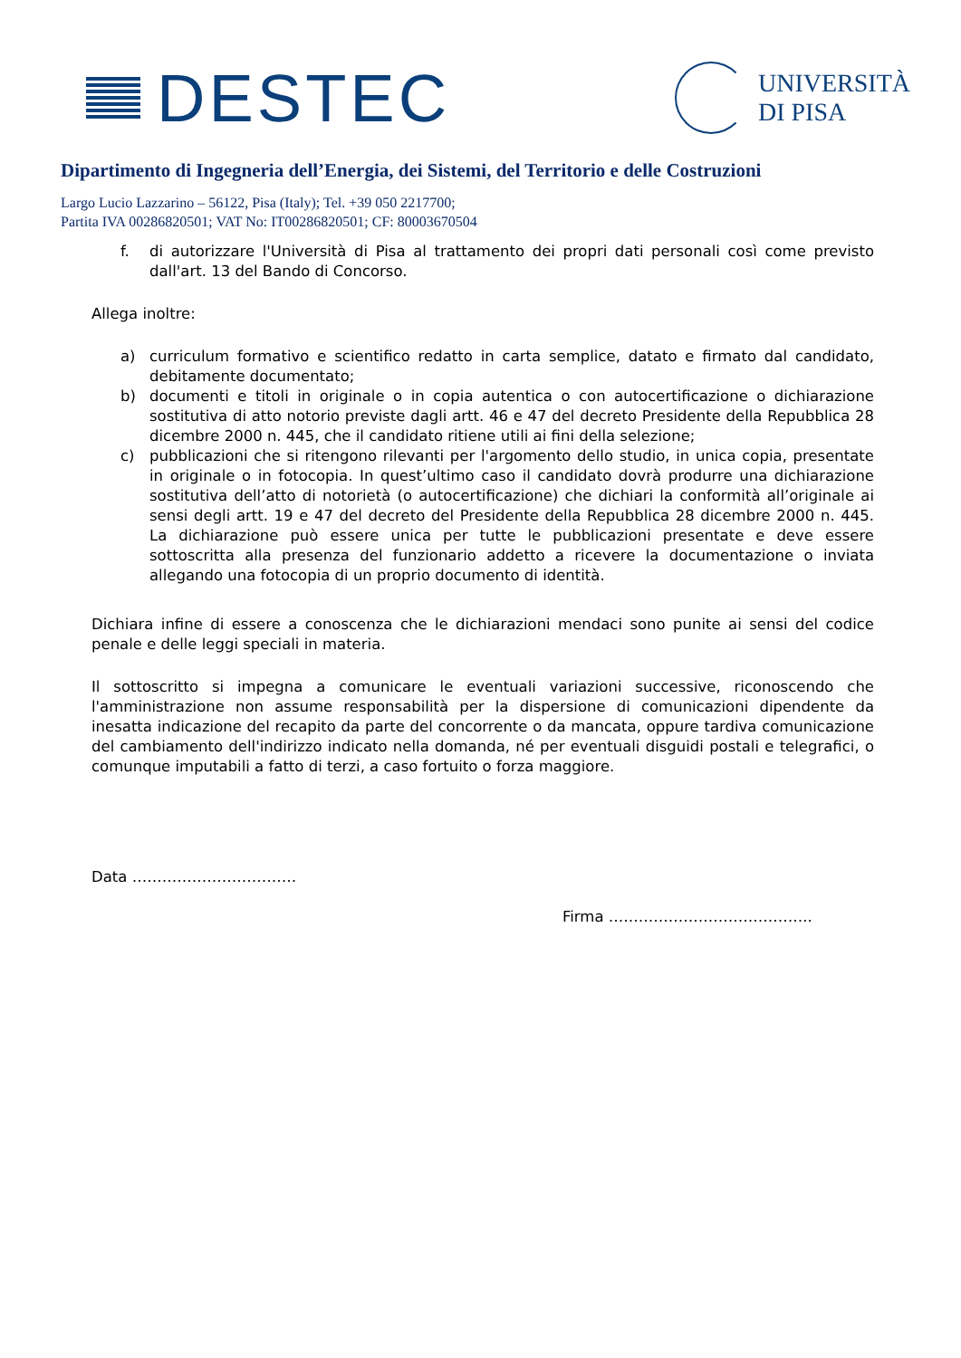DESTEC
UNIVERSITÀ
DI PISA
Dipartimento di Ingegneria dell’Energia, dei Sistemi, del Territorio e delle Costruzioni
Largo Lucio Lazzarino – 56122, Pisa (Italy); Tel. +39 050 2217700;
Partita IVA 00286820501; VAT No: IT00286820501; CF: 80003670504
f. di autorizzare l'Università di Pisa al trattamento dei propri dati personali così come previsto dall'art. 13 del Bando di Concorso.
Allega inoltre:
a) curriculum formativo e scientifico redatto in carta semplice, datato e firmato dal candidato, debitamente documentato;
b) documenti e titoli in originale o in copia autentica o con autocertificazione o dichiarazione sostitutiva di atto notorio previste dagli artt. 46 e 47 del decreto Presidente della Repubblica 28 dicembre 2000 n. 445, che il candidato ritiene utili ai fini della selezione;
c) pubblicazioni che si ritengono rilevanti per l'argomento dello studio, in unica copia, presentate in originale o in fotocopia. In quest’ultimo caso il candidato dovrà produrre una dichiarazione sostitutiva dell’atto di notorietà (o autocertificazione) che dichiari la conformità all’originale ai sensi degli artt. 19 e 47 del decreto del Presidente della Repubblica 28 dicembre 2000 n. 445. La dichiarazione può essere unica per tutte le pubblicazioni presentate e deve essere sottoscritta alla presenza del funzionario addetto a ricevere la documentazione o inviata allegando una fotocopia di un proprio documento di identità.
Dichiara infine di essere a conoscenza che le dichiarazioni mendaci sono punite ai sensi del codice penale e delle leggi speciali in materia.
Il sottoscritto si impegna a comunicare le eventuali variazioni successive, riconoscendo che l'amministrazione non assume responsabilità per la dispersione di comunicazioni dipendente da inesatta indicazione del recapito da parte del concorrente o da mancata, oppure tardiva comunicazione del cambiamento dell'indirizzo indicato nella domanda, né per eventuali disguidi postali e telegrafici, o comunque imputabili a fatto di terzi, a caso fortuito o forza maggiore.
Data ……………………………
Firma …………………………………..